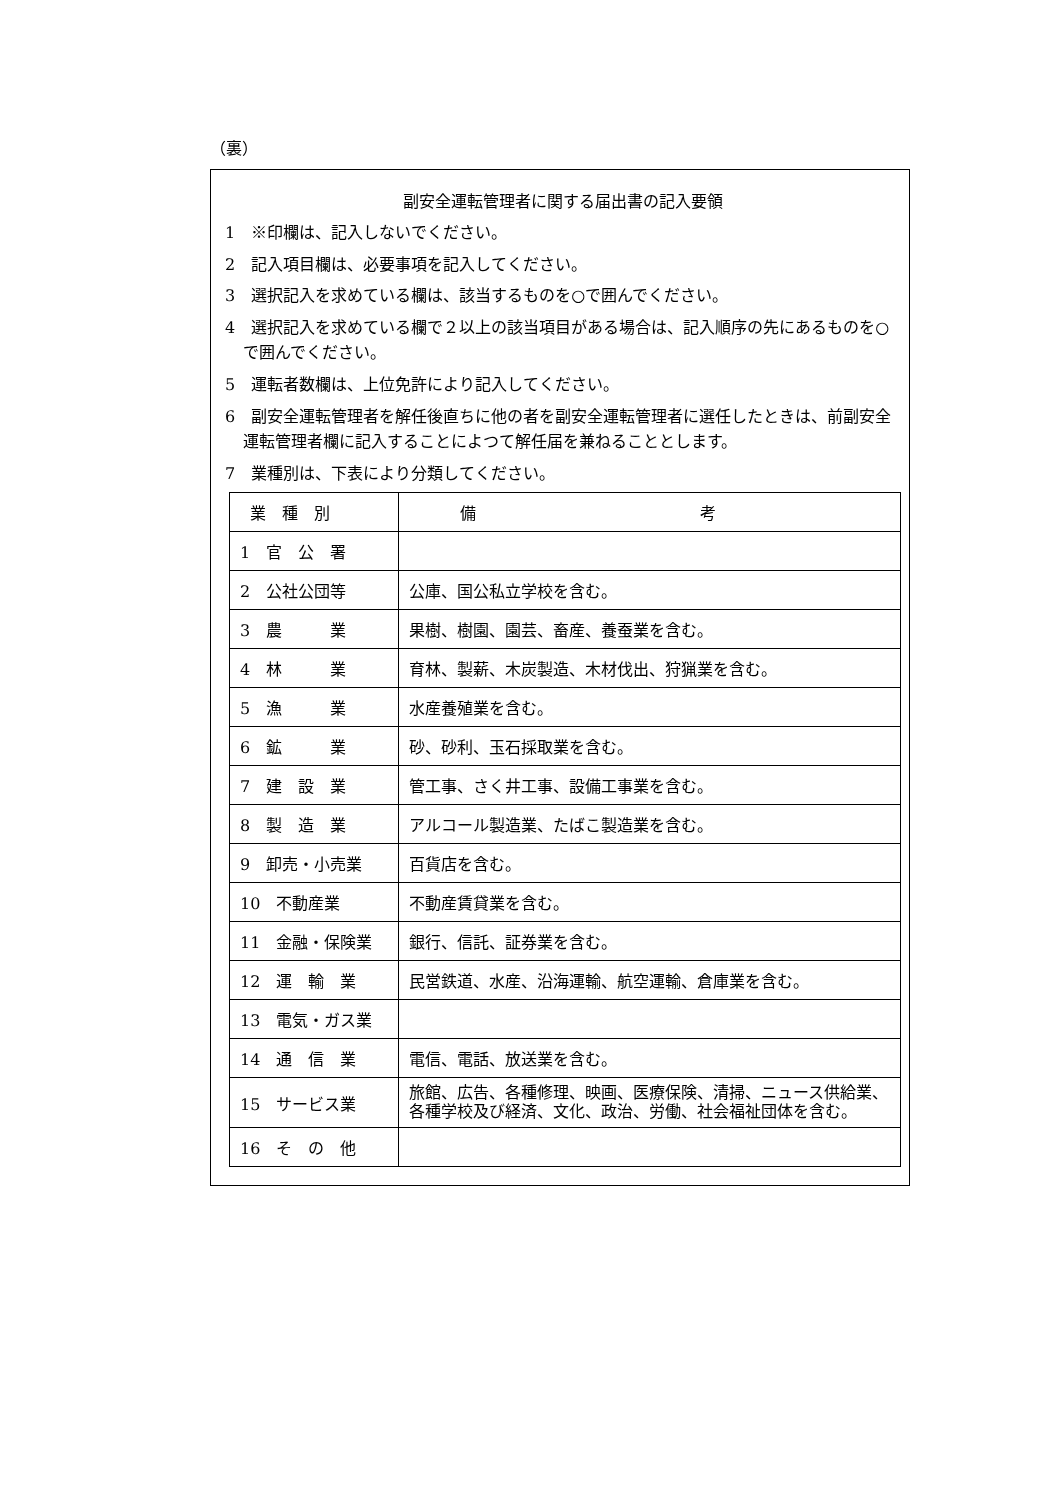（裏）
副安全運転管理者に関する届出書の記入要領
1　※印欄は、記入しないでください。
2　記入項目欄は、必要事項を記入してください。
3　選択記入を求めている欄は、該当するものを○で囲んでください。
4　選択記入を求めている欄で２以上の該当項目がある場合は、記入順序の先にあるものを○で囲んでください。
5　運転者数欄は、上位免許により記入してください。
6　副安全運転管理者を解任後直ちに他の者を副安全運転管理者に選任したときは、前副安全運転管理者欄に記入することによつて解任届を兼ねることとします。
7　業種別は、下表により分類してください。
| 業 種 別 | 備 考 |
| --- | --- |
| 1 官 公 署 | |
| 2 公社公団等 | 公庫、国公私立学校を含む。 |
| 3 農 業 | 果樹、樹園、園芸、畜産、養蚕業を含む。 |
| 4 林 業 | 育林、製薪、木炭製造、木材伐出、狩猟業を含む。 |
| 5 漁 業 | 水産養殖業を含む。 |
| 6 鉱 業 | 砂、砂利、玉石採取業を含む。 |
| 7 建 設 業 | 管工事、さく井工事、設備工事業を含む。 |
| 8 製 造 業 | アルコール製造業、たばこ製造業を含む。 |
| 9 卸売・小売業 | 百貨店を含む。 |
| 10 不動産業 | 不動産賃貸業を含む。 |
| 11 金融・保険業 | 銀行、信託、証券業を含む。 |
| 12 運 輸 業 | 民営鉄道、水産、沿海運輸、航空運輸、倉庫業を含む。 |
| 13 電気・ガス業 | |
| 14 通 信 業 | 電信、電話、放送業を含む。 |
| 15 サービス業 | 旅館、広告、各種修理、映画、医療保険、清掃、ニュース供給業、各種学校及び経済、文化、政治、労働、社会福祉団体を含む。 |
| 16 そ の 他 | |